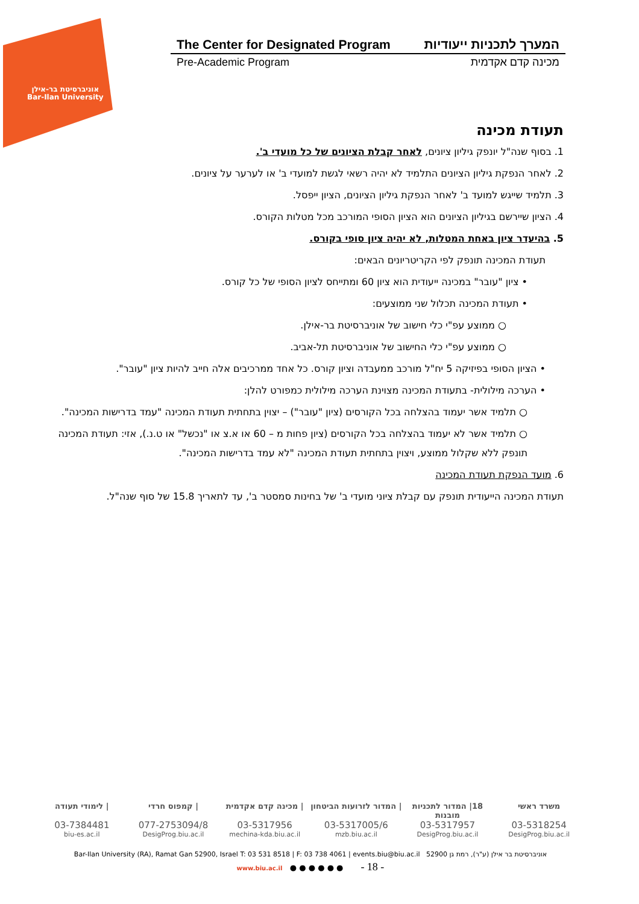אוניברסיטת בר-אילן
Bar-Ilan University
The Center for Designated Program המערך לתכניות ייעודיות
Pre-Academic Program מכינה קדם אקדמית
תעודת מכינה
1. בסוף שנה"ל יונפק גיליון ציונים, לאחר קבלת הציונים של כל מועדי ב'.
2. לאחר הנפקת גיליון הציונים התלמיד לא יהיה רשאי לגשת למועדי ב' או לערער על ציונים.
3. תלמיד שייגש למועד ב' לאחר הנפקת גיליון הציונים, הציון ייפסל.
4. הציון שיירשם בגיליון הציונים הוא הציון הסופי המורכב מכל מטלות הקורס.
5. בהיעדר ציון באחת המטלות, לא יהיה ציון סופי בקורס.
תעודת המכינה תונפק לפי הקריטריונים הבאים:
• ציון "עובר" במכינה ייעודית הוא ציון 60 ומתייחס לציון הסופי של כל קורס.
• תעודת המכינה תכלול שני ממוצעים:
○ ממוצע עפ"י כלי חישוב של אוניברסיטת בר-אילן.
○ ממוצע עפ"י כלי החישוב של אוניברסיטת תל-אביב.
• הציון הסופי בפיזיקה 5 יח"ל מורכב ממעבדה וציון קורס. כל אחד ממרכיבים אלה חייב להיות ציון "עובר".
• הערכה מילולית- בתעודת המכינה מצוינת הערכה מילולית כמפורט להלן:
○ תלמיד אשר יעמוד בהצלחה בכל הקורסים (ציון "עובר") – יצוין בתחתית תעודת המכינה "עמד בדרישות המכינה".
○ תלמיד אשר לא יעמוד בהצלחה בכל הקורסים (ציון פחות מ – 60 או א.צ או "נכשל" או ט.נ.), אזי: תעודת המכינה תונפק ללא שקלול ממוצע, ויצוין בתחתית תעודת המכינה "לא עמד בדרישות המכינה".
6. מועד הנפקת תעודת המכינה
תעודת המכינה הייעודית תונפק עם קבלת ציוני מועדי ב' של בחינות סמסטר ב', עד לתאריך 15.8 של סוף שנה"ל.
משרד ראשי 18| המדור לתכניות מובנות | המדור לזרועות הביטחון | מכינה קדם אקדמית | קמפוס חרדי | לימודי תעודה
03-5318254 03-5317957 03-5317005/6 03-5317956 077-2753094/8 03-7384481
DesigProg.biu.ac.il DesigProg.biu.ac.il mzb.biu.ac.il mechina-kda.biu.ac.il DesigProg.biu.ac.il biu-es.ac.il
Bar-Ilan University (RA), Ramat Gan 52900, Israel T: 03 531 8518 | F: 03 738 4061 | events.biu@biu.ac.il אוניברסיטת בר אילן (ע"ר), רמת גן 52900
www.biu.ac.il ● ● ● ● ● ● - 18 -